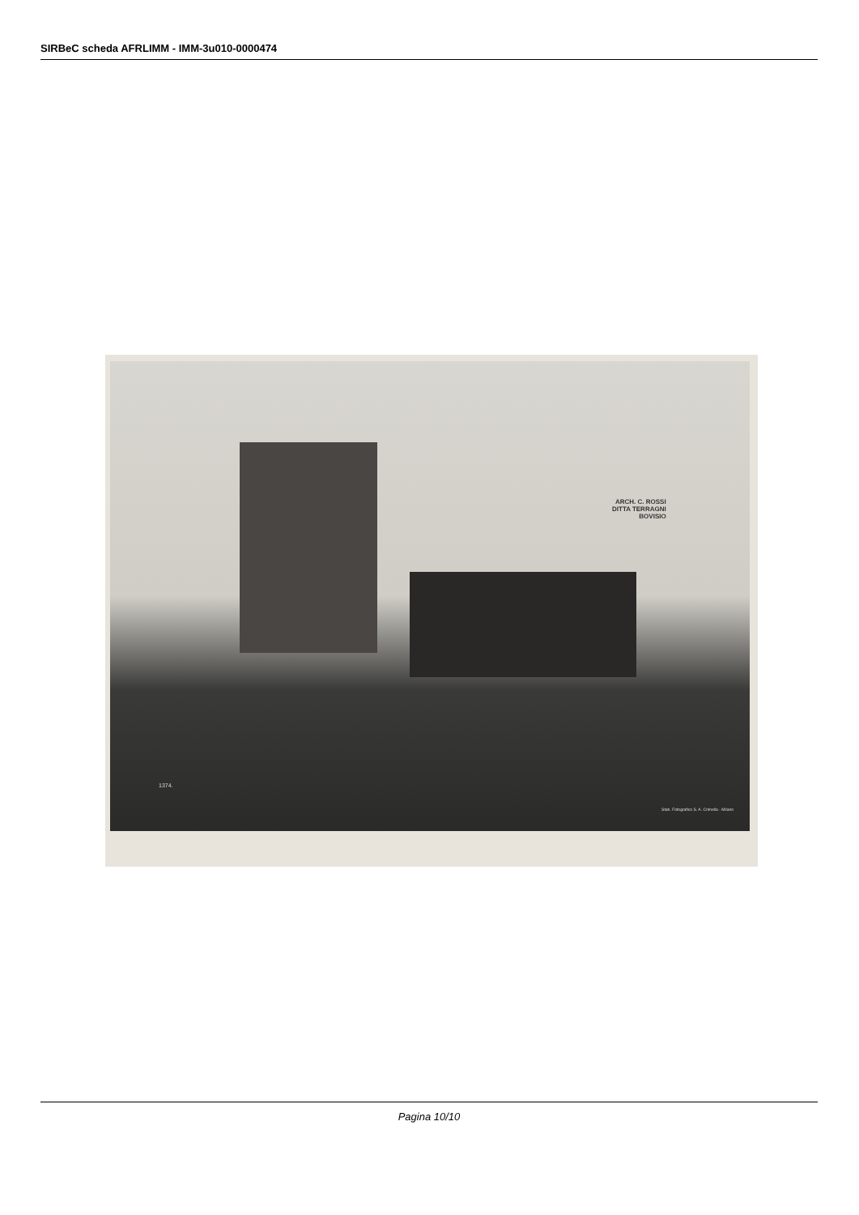SIRBeC scheda AFRLIMM - IMM-3u010-0000474
ARCH. C. ROSSI
DITTA TERRAGNI
BOVISIO
1374.
Stab. Fotografico S. A. Crimella - Milano
Pagina 10/10